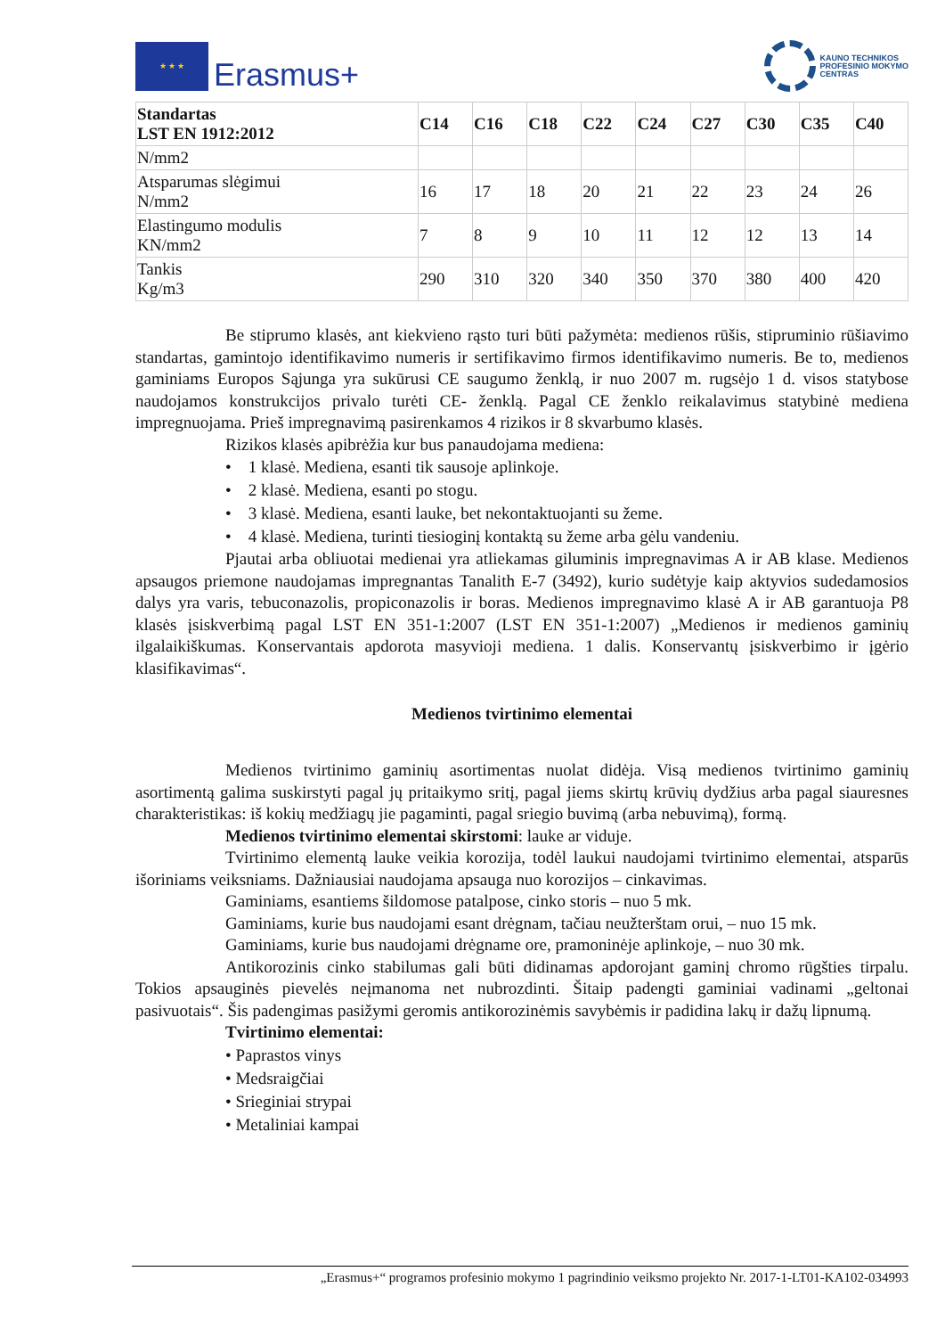★ ★ ★
Erasmus+
KAUNO TECHNIKOS
PROFESINIO MOKYMO
CENTRAS
| Standartas LST EN 1912:2012 | C14 | C16 | C18 | C22 | C24 | C27 | C30 | C35 | C40 |
| --- | --- | --- | --- | --- | --- | --- | --- | --- | --- |
| N/mm2 | | | | | | | | | |
| Atsparumas slėgimui N/mm2 | 16 | 17 | 18 | 20 | 21 | 22 | 23 | 24 | 26 |
| Elastingumo modulis KN/mm2 | 7 | 8 | 9 | 10 | 11 | 12 | 12 | 13 | 14 |
| Tankis Kg/m3 | 290 | 310 | 320 | 340 | 350 | 370 | 380 | 400 | 420 |
Be stiprumo klasės, ant kiekvieno rąsto turi būti pažymėta: medienos rūšis, stipruminio rūšiavimo standartas, gamintojo identifikavimo numeris ir sertifikavimo firmos identifikavimo numeris. Be to, medienos gaminiams Europos Sąjunga yra sukūrusi CE saugumo ženklą, ir nuo 2007 m. rugsėjo 1 d. visos statybose naudojamos konstrukcijos privalo turėti CE- ženklą. Pagal CE ženklo reikalavimus statybinė mediena impregnuojama. Prieš impregnavimą pasirenkamos 4 rizikos ir 8 skvarbumo klasės.
Rizikos klasės apibrėžia kur bus panaudojama mediena:
• 1 klasė. Mediena, esanti tik sausoje aplinkoje.
• 2 klasė. Mediena, esanti po stogu.
• 3 klasė. Mediena, esanti lauke, bet nekontaktuojanti su žeme.
• 4 klasė. Mediena, turinti tiesioginį kontaktą su žeme arba gėlu vandeniu.
Pjautai arba obliuotai medienai yra atliekamas giluminis impregnavimas A ir AB klase. Medienos apsaugos priemone naudojamas impregnantas Tanalith E-7 (3492), kurio sudėtyje kaip aktyvios sudedamosios dalys yra varis, tebuconazolis, propiconazolis ir boras. Medienos impregnavimo klasė A ir AB garantuoja P8 klasės įsiskverbimą pagal LST EN 351-1:2007 (LST EN 351-1:2007) „Medienos ir medienos gaminių ilgalaikiškumas. Konservantais apdorota masyvioji mediena. 1 dalis. Konservantų įsiskverbimo ir įgėrio klasifikavimas“.
Medienos tvirtinimo elementai
Medienos tvirtinimo gaminių asortimentas nuolat didėja. Visą medienos tvirtinimo gaminių asortimentą galima suskirstyti pagal jų pritaikymo sritį, pagal jiems skirtų krūvių dydžius arba pagal siauresnes charakteristikas: iš kokių medžiagų jie pagaminti, pagal sriegio buvimą (arba nebuvimą), formą.
Medienos tvirtinimo elementai skirstomi: lauke ar viduje.
Tvirtinimo elementą lauke veikia korozija, todėl laukui naudojami tvirtinimo elementai, atsparūs išoriniams veiksniams. Dažniausiai naudojama apsauga nuo korozijos – cinkavimas.
Gaminiams, esantiems šildomose patalpose, cinko storis – nuo 5 mk.
Gaminiams, kurie bus naudojami esant drėgnam, tačiau neužterštam orui, – nuo 15 mk.
Gaminiams, kurie bus naudojami drėgname ore, pramoninėje aplinkoje, – nuo 30 mk.
Antikorozinis cinko stabilumas gali būti didinamas apdorojant gaminį chromo rūgšties tirpalu. Tokios apsauginės pievelės neįmanoma net nubrozdinti. Šitaip padengti gaminiai vadinami „geltonai pasivuotais“. Šis padengimas pasižymi geromis antikorozinėmis savybėmis ir padidina lakų ir dažų lipnumą.
Tvirtinimo elementai:
• Paprastos vinys
• Medsraigčiai
• Srieginiai strypai
• Metaliniai kampai
„Erasmus+“ programos profesinio mokymo 1 pagrindinio veiksmo projekto Nr. 2017-1-LT01-KA102-034993